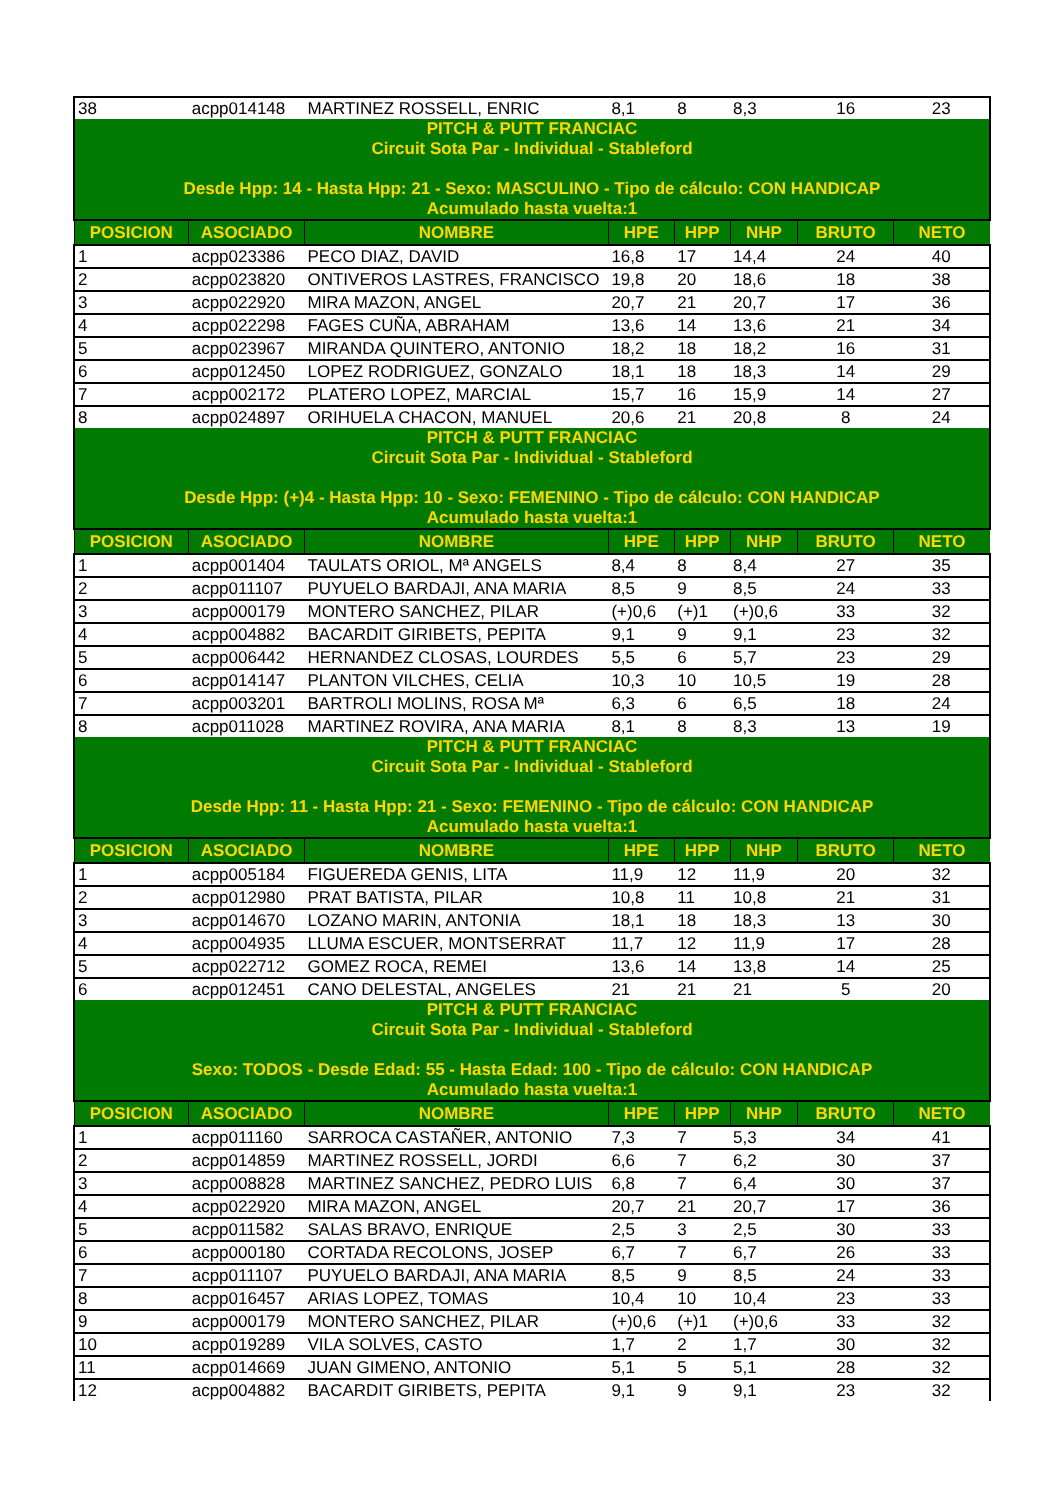| 38 | acpp014148 | MARTINEZ ROSSELL, ENRIC | 8,1 | 8 | 8,3 | 16 | 23 |
| PITCH & PUTT FRANCIAC Circuit Sota Par - Individual - Stableford Desde Hpp: 14 - Hasta Hpp: 21 - Sexo: MASCULINO - Tipo de cálculo: CON HANDICAP Acumulado hasta vuelta:1 | | | | | | | |
| POSICION | ASOCIADO | NOMBRE | HPE | HPP | NHP | BRUTO | NETO |
| 1 | acpp023386 | PECO DIAZ, DAVID | 16,8 | 17 | 14,4 | 24 | 40 |
| 2 | acpp023820 | ONTIVEROS LASTRES, FRANCISCO | 19,8 | 20 | 18,6 | 18 | 38 |
| 3 | acpp022920 | MIRA MAZON, ANGEL | 20,7 | 21 | 20,7 | 17 | 36 |
| 4 | acpp022298 | FAGES CUÑA, ABRAHAM | 13,6 | 14 | 13,6 | 21 | 34 |
| 5 | acpp023967 | MIRANDA QUINTERO, ANTONIO | 18,2 | 18 | 18,2 | 16 | 31 |
| 6 | acpp012450 | LOPEZ RODRIGUEZ, GONZALO | 18,1 | 18 | 18,3 | 14 | 29 |
| 7 | acpp002172 | PLATERO LOPEZ, MARCIAL | 15,7 | 16 | 15,9 | 14 | 27 |
| 8 | acpp024897 | ORIHUELA CHACON, MANUEL | 20,6 | 21 | 20,8 | 8 | 24 |
| PITCH & PUTT FRANCIAC Circuit Sota Par - Individual - Stableford Desde Hpp: (+)4 - Hasta Hpp: 10 - Sexo: FEMENINO - Tipo de cálculo: CON HANDICAP Acumulado hasta vuelta:1 | | | | | | | |
| POSICION | ASOCIADO | NOMBRE | HPE | HPP | NHP | BRUTO | NETO |
| 1 | acpp001404 | TAULATS ORIOL, Mª ANGELS | 8,4 | 8 | 8,4 | 27 | 35 |
| 2 | acpp011107 | PUYUELO BARDAJI, ANA MARIA | 8,5 | 9 | 8,5 | 24 | 33 |
| 3 | acpp000179 | MONTERO SANCHEZ, PILAR | (+)0,6 | (+)1 | (+)0,6 | 33 | 32 |
| 4 | acpp004882 | BACARDIT GIRIBETS, PEPITA | 9,1 | 9 | 9,1 | 23 | 32 |
| 5 | acpp006442 | HERNANDEZ CLOSAS, LOURDES | 5,5 | 6 | 5,7 | 23 | 29 |
| 6 | acpp014147 | PLANTON VILCHES, CELIA | 10,3 | 10 | 10,5 | 19 | 28 |
| 7 | acpp003201 | BARTROLI MOLINS, ROSA Mª | 6,3 | 6 | 6,5 | 18 | 24 |
| 8 | acpp011028 | MARTINEZ ROVIRA, ANA MARIA | 8,1 | 8 | 8,3 | 13 | 19 |
| PITCH & PUTT FRANCIAC Circuit Sota Par - Individual - Stableford Desde Hpp: 11 - Hasta Hpp: 21 - Sexo: FEMENINO - Tipo de cálculo: CON HANDICAP Acumulado hasta vuelta:1 | | | | | | | |
| POSICION | ASOCIADO | NOMBRE | HPE | HPP | NHP | BRUTO | NETO |
| 1 | acpp005184 | FIGUEREDA GENIS, LITA | 11,9 | 12 | 11,9 | 20 | 32 |
| 2 | acpp012980 | PRAT BATISTA, PILAR | 10,8 | 11 | 10,8 | 21 | 31 |
| 3 | acpp014670 | LOZANO MARIN, ANTONIA | 18,1 | 18 | 18,3 | 13 | 30 |
| 4 | acpp004935 | LLUMA ESCUER, MONTSERRAT | 11,7 | 12 | 11,9 | 17 | 28 |
| 5 | acpp022712 | GOMEZ ROCA, REMEI | 13,6 | 14 | 13,8 | 14 | 25 |
| 6 | acpp012451 | CANO DELESTAL, ANGELES | 21 | 21 | 21 | 5 | 20 |
| PITCH & PUTT FRANCIAC Circuit Sota Par - Individual - Stableford Sexo: TODOS - Desde Edad: 55 - Hasta Edad: 100 - Tipo de cálculo: CON HANDICAP Acumulado hasta vuelta:1 | | | | | | | |
| POSICION | ASOCIADO | NOMBRE | HPE | HPP | NHP | BRUTO | NETO |
| 1 | acpp011160 | SARROCA CASTAÑER, ANTONIO | 7,3 | 7 | 5,3 | 34 | 41 |
| 2 | acpp014859 | MARTINEZ ROSSELL, JORDI | 6,6 | 7 | 6,2 | 30 | 37 |
| 3 | acpp008828 | MARTINEZ SANCHEZ, PEDRO LUIS | 6,8 | 7 | 6,4 | 30 | 37 |
| 4 | acpp022920 | MIRA MAZON, ANGEL | 20,7 | 21 | 20,7 | 17 | 36 |
| 5 | acpp011582 | SALAS BRAVO, ENRIQUE | 2,5 | 3 | 2,5 | 30 | 33 |
| 6 | acpp000180 | CORTADA RECOLONS, JOSEP | 6,7 | 7 | 6,7 | 26 | 33 |
| 7 | acpp011107 | PUYUELO BARDAJI, ANA MARIA | 8,5 | 9 | 8,5 | 24 | 33 |
| 8 | acpp016457 | ARIAS LOPEZ, TOMAS | 10,4 | 10 | 10,4 | 23 | 33 |
| 9 | acpp000179 | MONTERO SANCHEZ, PILAR | (+)0,6 | (+)1 | (+)0,6 | 33 | 32 |
| 10 | acpp019289 | VILA SOLVES, CASTO | 1,7 | 2 | 1,7 | 30 | 32 |
| 11 | acpp014669 | JUAN GIMENO, ANTONIO | 5,1 | 5 | 5,1 | 28 | 32 |
| 12 | acpp004882 | BACARDIT GIRIBETS, PEPITA | 9,1 | 9 | 9,1 | 23 | 32 |